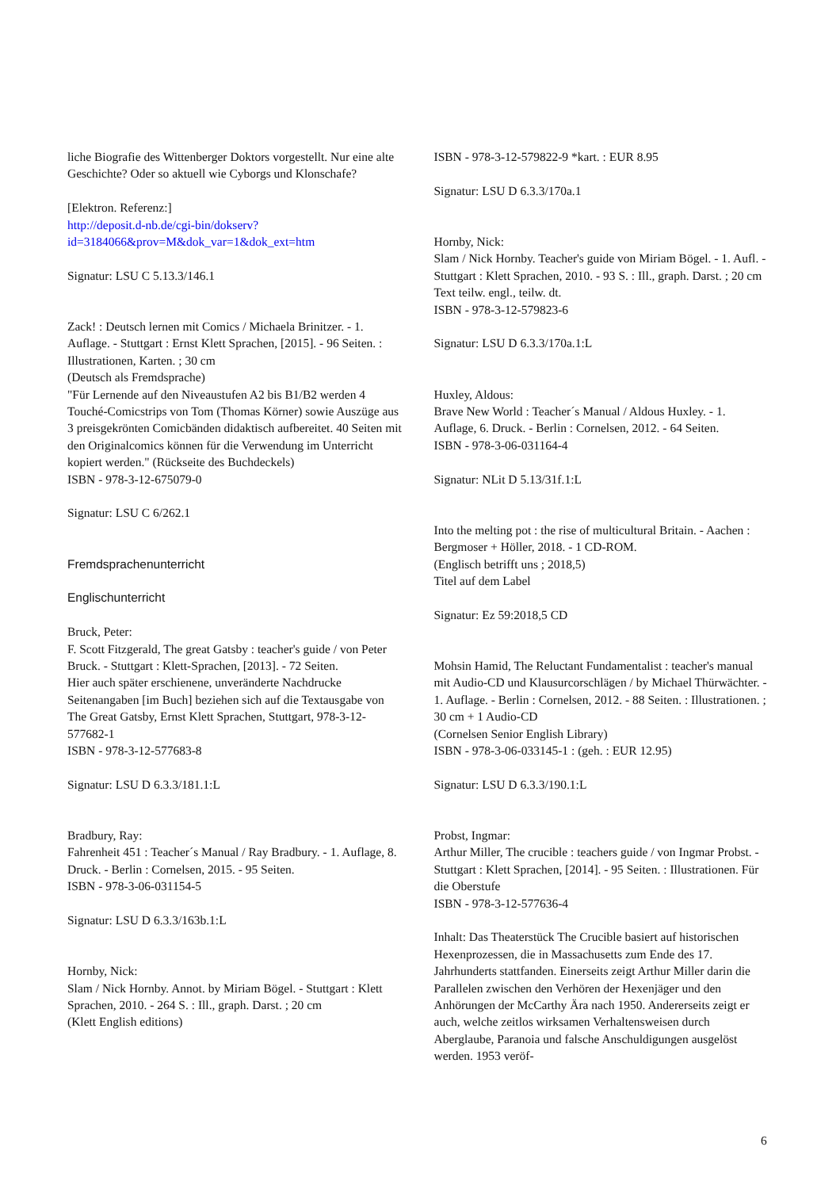liche Biografie des Wittenberger Doktors vorgestellt. Nur eine alte Geschichte? Oder so aktuell wie Cyborgs und Klonschafe?
[Elektron. Referenz:]
http://deposit.d-nb.de/cgi-bin/dokserv?id=3184066&prov=M&dok_var=1&dok_ext=htm
Signatur: LSU C 5.13.3/146.1
Zack! : Deutsch lernen mit Comics / Michaela Brinitzer. - 1. Auflage. - Stuttgart : Ernst Klett Sprachen, [2015]. - 96 Seiten. : Illustrationen, Karten. ; 30 cm
(Deutsch als Fremdsprache)
"Für Lernende auf den Niveaustufen A2 bis B1/B2 werden 4 Touché-Comicstrips von Tom (Thomas Körner) sowie Auszüge aus 3 preisgekrönten Comicbänden didaktisch aufbereitet. 40 Seiten mit den Originalcomics können für die Verwendung im Unterricht kopiert werden." (Rückseite des Buchdeckels)
ISBN - 978-3-12-675079-0
Signatur: LSU C 6/262.1
Fremdsprachenunterricht
Englischunterricht
Bruck, Peter:
F. Scott Fitzgerald, The great Gatsby : teacher's guide / von Peter Bruck. - Stuttgart : Klett-Sprachen, [2013]. - 72 Seiten.
Hier auch später erschienene, unveränderte Nachdrucke Seitenangaben [im Buch] beziehen sich auf die Textausgabe von The Great Gatsby, Ernst Klett Sprachen, Stuttgart, 978-3-12-577682-1
ISBN - 978-3-12-577683-8
Signatur: LSU D 6.3.3/181.1:L
Bradbury, Ray:
Fahrenheit 451 : Teacher´s Manual / Ray Bradbury. - 1. Auflage, 8. Druck. - Berlin : Cornelsen, 2015. - 95 Seiten.
ISBN - 978-3-06-031154-5
Signatur: LSU D 6.3.3/163b.1:L
Hornby, Nick:
Slam / Nick Hornby. Annot. by Miriam Bögel. - Stuttgart : Klett Sprachen, 2010. - 264 S. : Ill., graph. Darst. ; 20 cm
(Klett English editions)
ISBN - 978-3-12-579822-9 *kart. : EUR 8.95
Signatur: LSU D 6.3.3/170a.1
Hornby, Nick:
Slam / Nick Hornby. Teacher's guide von Miriam Bögel. - 1. Aufl. - Stuttgart : Klett Sprachen, 2010. - 93 S. : Ill., graph. Darst. ; 20 cm
Text teilw. engl., teilw. dt.
ISBN - 978-3-12-579823-6
Signatur: LSU D 6.3.3/170a.1:L
Huxley, Aldous:
Brave New World : Teacher´s Manual / Aldous Huxley. - 1. Auflage, 6. Druck. - Berlin : Cornelsen, 2012. - 64 Seiten.
ISBN - 978-3-06-031164-4
Signatur: NLit D 5.13/31f.1:L
Into the melting pot : the rise of multicultural Britain. - Aachen : Bergmoser + Höller, 2018. - 1 CD-ROM.
(Englisch betrifft uns ; 2018,5)
Titel auf dem Label
Signatur: Ez 59:2018,5 CD
Mohsin Hamid, The Reluctant Fundamentalist : teacher's manual mit Audio-CD und Klausurcorschlägen / by Michael Thürwächter. - 1. Auflage. - Berlin : Cornelsen, 2012. - 88 Seiten. : Illustrationen. ; 30 cm + 1 Audio-CD
(Cornelsen Senior English Library)
ISBN - 978-3-06-033145-1 : (geh. : EUR 12.95)
Signatur: LSU D 6.3.3/190.1:L
Probst, Ingmar:
Arthur Miller, The crucible : teachers guide / von Ingmar Probst. - Stuttgart : Klett Sprachen, [2014]. - 95 Seiten. : Illustrationen. Für die Oberstufe
ISBN - 978-3-12-577636-4
Inhalt: Das Theaterstück The Crucible basiert auf historischen Hexenprozessen, die in Massachusetts zum Ende des 17. Jahrhunderts stattfanden. Einerseits zeigt Arthur Miller darin die Parallelen zwischen den Verhören der Hexenjäger und den Anhörungen der McCarthy Ära nach 1950. Andererseits zeigt er auch, welche zeitlos wirksamen Verhaltensweisen durch Aberglaube, Paranoia und falsche Anschuldigungen ausgelöst werden. 1953 veröf-
6